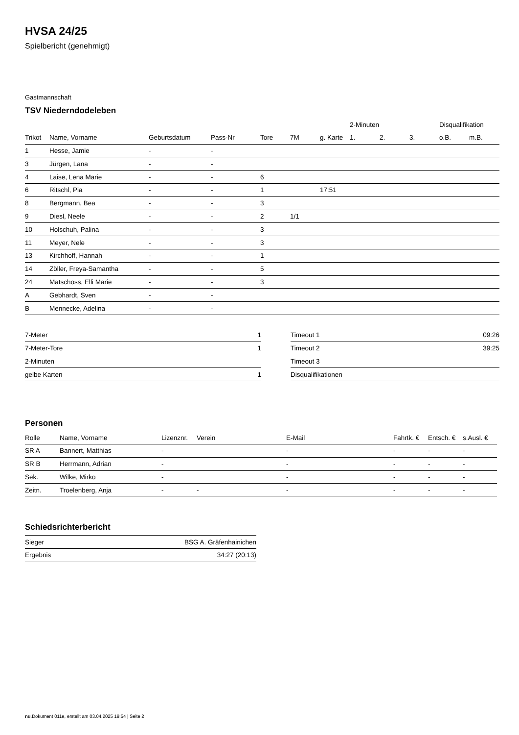HVSA 24/25
Spielbericht (genehmigt)
Gastmannschaft
TSV Niederndodeleben
| | | | | | | | 2-Minuten | | | Disqualifikation | |
| --- | --- | --- | --- | --- | --- | --- | --- | --- | --- | --- | --- |
| Trikot | Name, Vorname | Geburtsdatum | Pass-Nr | Tore | 7M | g. Karte | 1. | 2. | 3. | o.B. | m.B. |
| 1 | Hesse, Jamie | - | - | | | | | | | | |
| 3 | Jürgen, Lana | - | - | | | | | | | | |
| 4 | Laise, Lena Marie | - | - | 6 | | | | | | | |
| 6 | Ritschl, Pia | - | - | 1 | | 17:51 | | | | | |
| 8 | Bergmann, Bea | - | - | 3 | | | | | | | |
| 9 | Diesl, Neele | - | - | 2 | 1/1 | | | | | | |
| 10 | Holschuh, Palina | - | - | 3 | | | | | | | |
| 11 | Meyer, Nele | - | - | 3 | | | | | | | |
| 13 | Kirchhoff, Hannah | - | - | 1 | | | | | | | |
| 14 | Zöller, Freya-Samantha | - | - | 5 | | | | | | | |
| 24 | Matschoss, Elli Marie | - | - | 3 | | | | | | | |
| A | Gebhardt, Sven | - | - | | | | | | | | |
| B | Mennecke, Adelina | - | - | | | | | | | | |
| 7-Meter | 1 |
| 7-Meter-Tore | 1 |
| 2-Minuten | |
| gelbe Karten | 1 |
| Timeout 1 | 09:26 |
| Timeout 2 | 39:25 |
| Timeout 3 | |
| Disqualifikationen | |
Personen
| Rolle | Name, Vorname | Lizenznr. | Verein | E-Mail | Fahrtk. € | Entsch. € | s.Ausl. € |
| --- | --- | --- | --- | --- | --- | --- | --- |
| SR A | Bannert, Matthias | - | | - | - | - | - |
| SR B | Herrmann, Adrian | - | | - | - | - | - |
| Sek. | Wilke, Mirko | - | | - | - | - | - |
| Zeitn. | Troelenberg, Anja | - | - | - | - | - | - |
Schiedsrichterbericht
| Sieger | BSG A. Gräfenhainichen |
| Ergebnis | 34:27 (20:13) |
nu.Dokument 011e, erstellt am 03.04.2025 19:54 | Seite 2